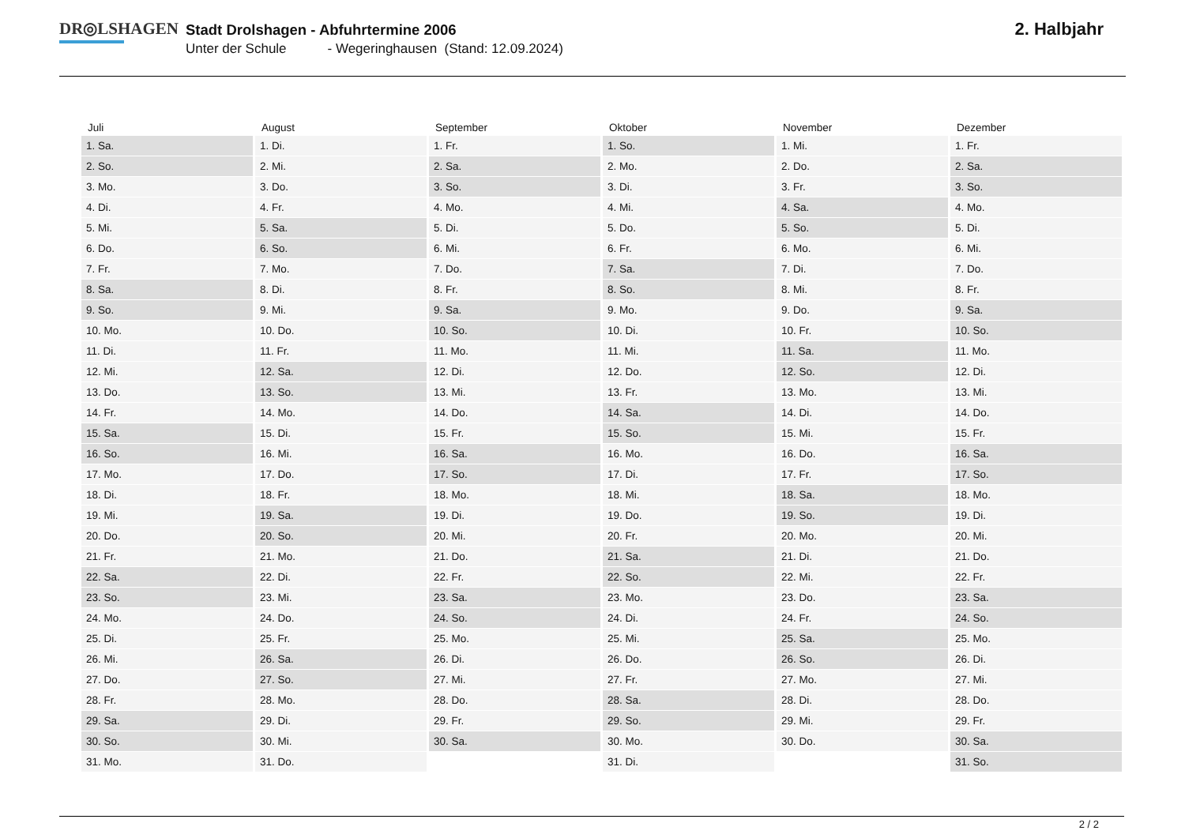DR◎LSHAGEN
Stadt Drolshagen - Abfuhrtermine 2006
Unter der Schule - Wegeringhausen (Stand: 12.09.2024)
2. Halbjahr
| Juli | August | September | Oktober | November | Dezember |
| --- | --- | --- | --- | --- | --- |
| 1. Sa. | 1. Di. | 1. Fr. | 1. So. | 1. Mi. | 1. Fr. |
| 2. So. | 2. Mi. | 2. Sa. | 2. Mo. | 2. Do. | 2. Sa. |
| 3. Mo. | 3. Do. | 3. So. | 3. Di. | 3. Fr. | 3. So. |
| 4. Di. | 4. Fr. | 4. Mo. | 4. Mi. | 4. Sa. | 4. Mo. |
| 5. Mi. | 5. Sa. | 5. Di. | 5. Do. | 5. So. | 5. Di. |
| 6. Do. | 6. So. | 6. Mi. | 6. Fr. | 6. Mo. | 6. Mi. |
| 7. Fr. | 7. Mo. | 7. Do. | 7. Sa. | 7. Di. | 7. Do. |
| 8. Sa. | 8. Di. | 8. Fr. | 8. So. | 8. Mi. | 8. Fr. |
| 9. So. | 9. Mi. | 9. Sa. | 9. Mo. | 9. Do. | 9. Sa. |
| 10. Mo. | 10. Do. | 10. So. | 10. Di. | 10. Fr. | 10. So. |
| 11. Di. | 11. Fr. | 11. Mo. | 11. Mi. | 11. Sa. | 11. Mo. |
| 12. Mi. | 12. Sa. | 12. Di. | 12. Do. | 12. So. | 12. Di. |
| 13. Do. | 13. So. | 13. Mi. | 13. Fr. | 13. Mo. | 13. Mi. |
| 14. Fr. | 14. Mo. | 14. Do. | 14. Sa. | 14. Di. | 14. Do. |
| 15. Sa. | 15. Di. | 15. Fr. | 15. So. | 15. Mi. | 15. Fr. |
| 16. So. | 16. Mi. | 16. Sa. | 16. Mo. | 16. Do. | 16. Sa. |
| 17. Mo. | 17. Do. | 17. So. | 17. Di. | 17. Fr. | 17. So. |
| 18. Di. | 18. Fr. | 18. Mo. | 18. Mi. | 18. Sa. | 18. Mo. |
| 19. Mi. | 19. Sa. | 19. Di. | 19. Do. | 19. So. | 19. Di. |
| 20. Do. | 20. So. | 20. Mi. | 20. Fr. | 20. Mo. | 20. Mi. |
| 21. Fr. | 21. Mo. | 21. Do. | 21. Sa. | 21. Di. | 21. Do. |
| 22. Sa. | 22. Di. | 22. Fr. | 22. So. | 22. Mi. | 22. Fr. |
| 23. So. | 23. Mi. | 23. Sa. | 23. Mo. | 23. Do. | 23. Sa. |
| 24. Mo. | 24. Do. | 24. So. | 24. Di. | 24. Fr. | 24. So. |
| 25. Di. | 25. Fr. | 25. Mo. | 25. Mi. | 25. Sa. | 25. Mo. |
| 26. Mi. | 26. Sa. | 26. Di. | 26. Do. | 26. So. | 26. Di. |
| 27. Do. | 27. So. | 27. Mi. | 27. Fr. | 27. Mo. | 27. Mi. |
| 28. Fr. | 28. Mo. | 28. Do. | 28. Sa. | 28. Di. | 28. Do. |
| 29. Sa. | 29. Di. | 29. Fr. | 29. So. | 29. Mi. | 29. Fr. |
| 30. So. | 30. Mi. | 30. Sa. | 30. Mo. | 30. Do. | 30. Sa. |
| 31. Mo. | 31. Do. | | 31. Di. | | 31. So. |
2 / 2